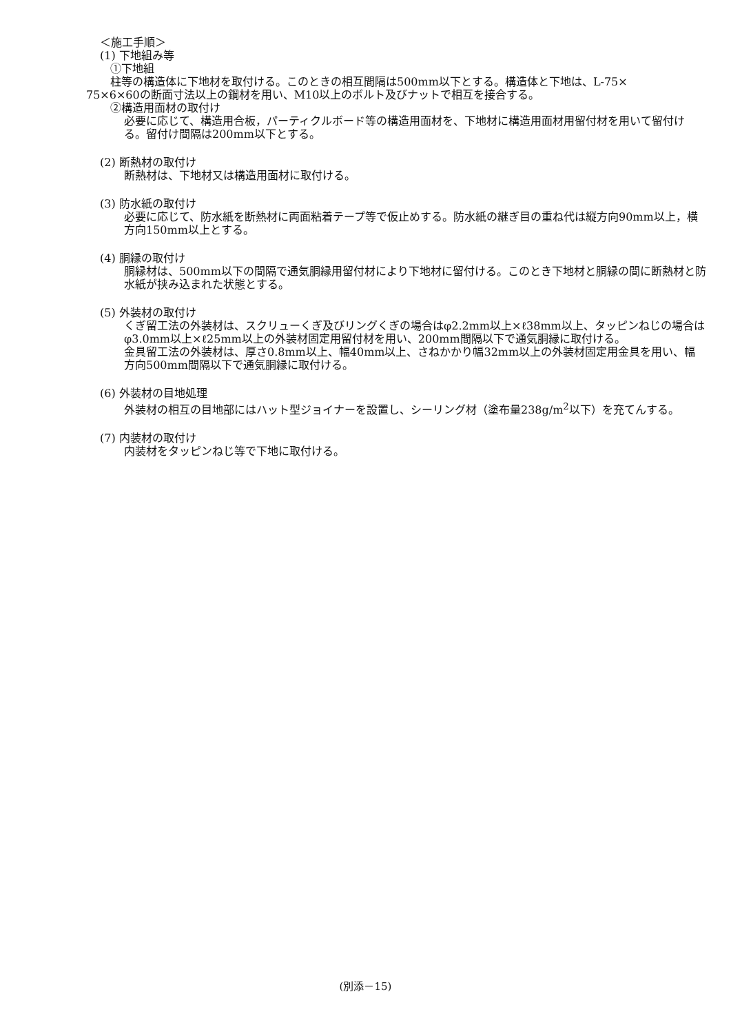＜施工手順＞
(1) 下地組み等
①下地組
柱等の構造体に下地材を取付ける。このときの相互間隔は500mm以下とする。構造体と下地は、L-75×
75×6×60の断面寸法以上の鋼材を用い、M10以上のボルト及びナットで相互を接合する。
②構造用面材の取付け
必要に応じて、構造用合板，パーティクルボード等の構造用面材を、下地材に構造用面材用留付材を用いて留付ける。留付け間隔は200mm以下とする。
(2) 断熱材の取付け
断熱材は、下地材又は構造用面材に取付ける。
(3) 防水紙の取付け
必要に応じて、防水紙を断熱材に両面粘着テープ等で仮止めする。防水紙の継ぎ目の重ね代は縦方向90mm以上，横方向150mm以上とする。
(4) 胴縁の取付け
胴縁材は、500mm以下の間隔で通気胴縁用留付材により下地材に留付ける。このとき下地材と胴縁の間に断熱材と防水紙が挟み込まれた状態とする。
(5) 外装材の取付け
くぎ留工法の外装材は、スクリューくぎ及びリングくぎの場合はφ2.2mm以上×ℓ38mm以上、タッピンねじの場合はφ3.0mm以上×ℓ25mm以上の外装材固定用留付材を用い、200mm間隔以下で通気胴縁に取付ける。
金具留工法の外装材は、厚さ0.8mm以上、幅40mm以上、さねかかり幅32mm以上の外装材固定用金具を用い、幅方向500mm間隔以下で通気胴縁に取付ける。
(6) 外装材の目地処理
外装材の相互の目地部にはハット型ジョイナーを設置し、シーリング材（塗布量238g/m<sup>2</sup>以下）を充てんする。
(7) 内装材の取付け
内装材をタッピンねじ等で下地に取付ける。
(別添－15)